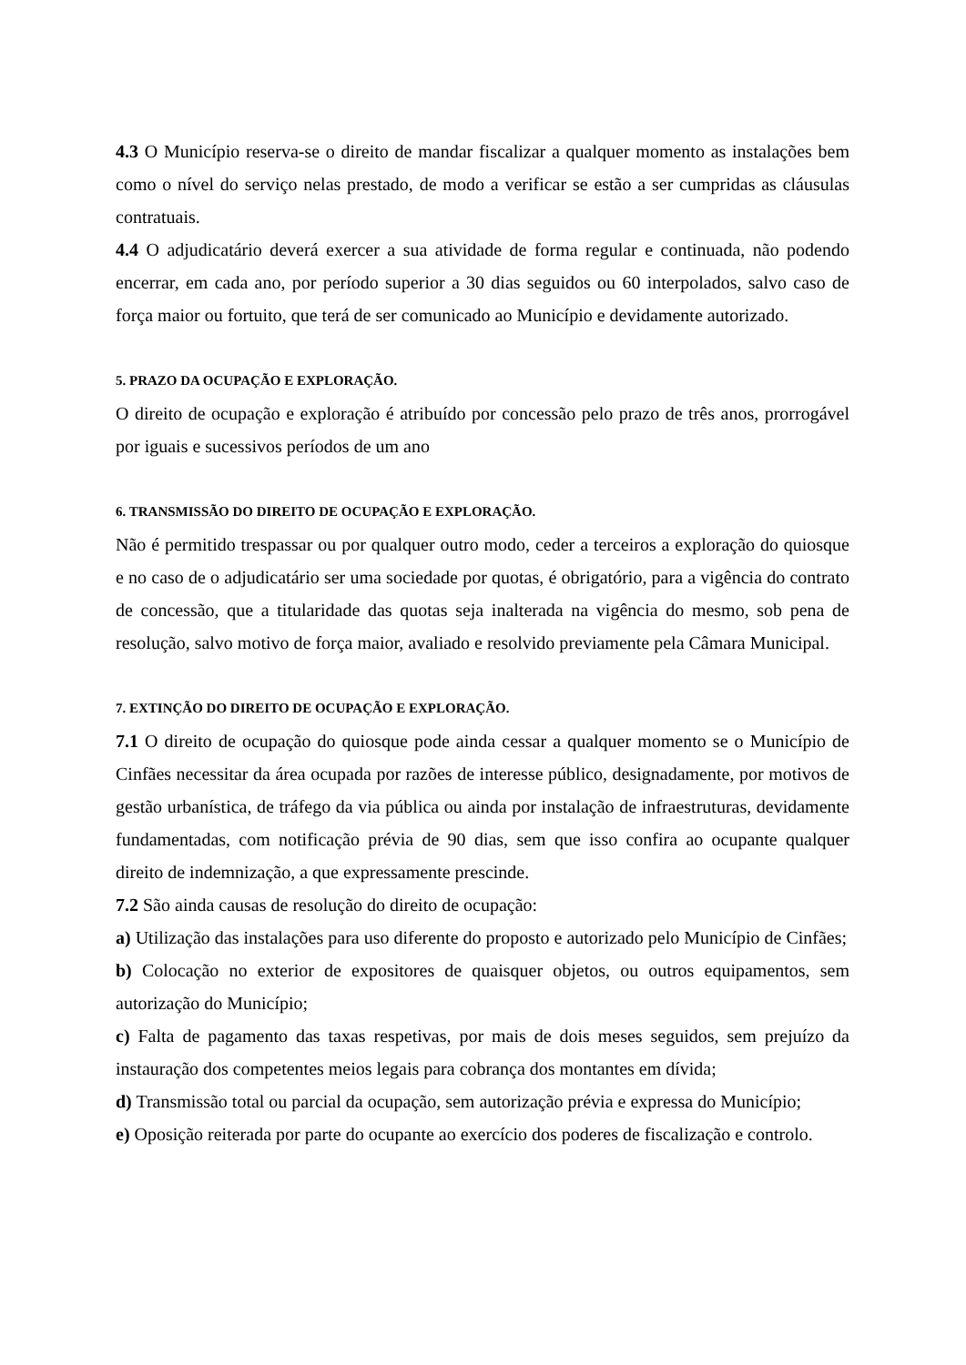4.3 O Município reserva-se o direito de mandar fiscalizar a qualquer momento as instalações bem como o nível do serviço nelas prestado, de modo a verificar se estão a ser cumpridas as cláusulas contratuais.
4.4 O adjudicatário deverá exercer a sua atividade de forma regular e continuada, não podendo encerrar, em cada ano, por período superior a 30 dias seguidos ou 60 interpolados, salvo caso de força maior ou fortuito, que terá de ser comunicado ao Município e devidamente autorizado.
5. PRAZO DA OCUPAÇÃO E EXPLORAÇÃO.
O direito de ocupação e exploração é atribuído por concessão pelo prazo de três anos, prorrogável por iguais e sucessivos períodos de um ano
6. TRANSMISSÃO DO DIREITO DE OCUPAÇÃO E EXPLORAÇÃO.
Não é permitido trespassar ou por qualquer outro modo, ceder a terceiros a exploração do quiosque e no caso de o adjudicatário ser uma sociedade por quotas, é obrigatório, para a vigência do contrato de concessão, que a titularidade das quotas seja inalterada na vigência do mesmo, sob pena de resolução, salvo motivo de força maior, avaliado e resolvido previamente pela Câmara Municipal.
7. EXTINÇÃO DO DIREITO DE OCUPAÇÃO E EXPLORAÇÃO.
7.1 O direito de ocupação do quiosque pode ainda cessar a qualquer momento se o Município de Cinfães necessitar da área ocupada por razões de interesse público, designadamente, por motivos de gestão urbanística, de tráfego da via pública ou ainda por instalação de infraestruturas, devidamente fundamentadas, com notificação prévia de 90 dias, sem que isso confira ao ocupante qualquer direito de indemnização, a que expressamente prescinde.
7.2 São ainda causas de resolução do direito de ocupação:
a) Utilização das instalações para uso diferente do proposto e autorizado pelo Município de Cinfães;
b) Colocação no exterior de expositores de quaisquer objetos, ou outros equipamentos, sem autorização do Município;
c) Falta de pagamento das taxas respetivas, por mais de dois meses seguidos, sem prejuízo da instauração dos competentes meios legais para cobrança dos montantes em dívida;
d) Transmissão total ou parcial da ocupação, sem autorização prévia e expressa do Município;
e) Oposição reiterada por parte do ocupante ao exercício dos poderes de fiscalização e controlo.